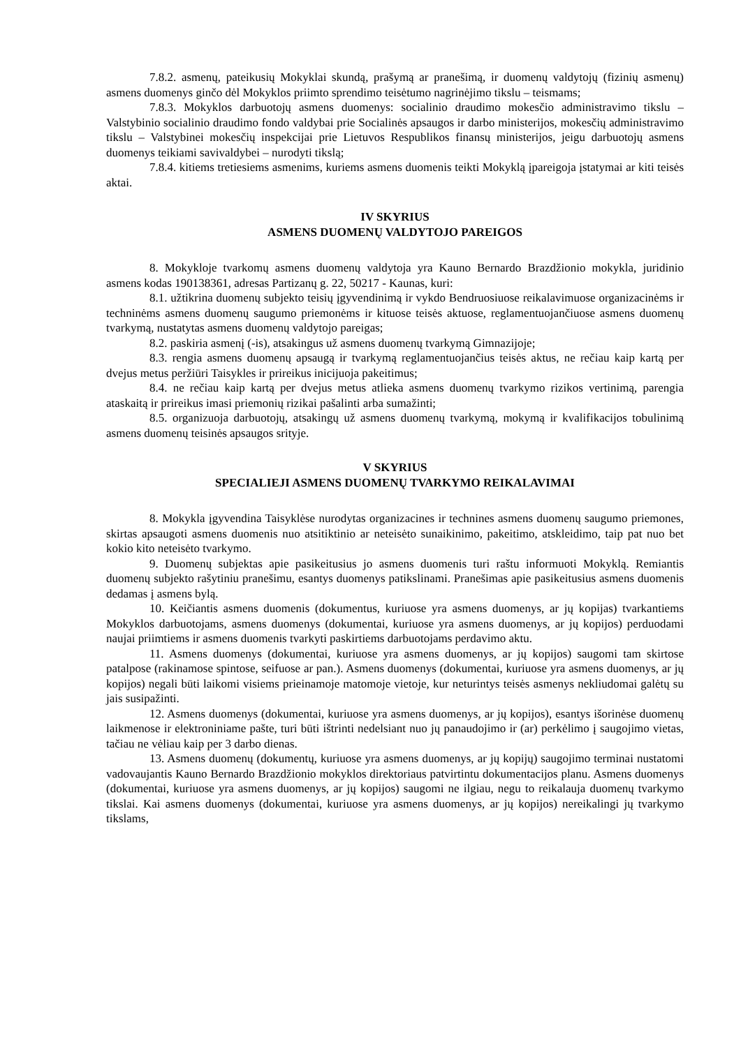7.8.2. asmenų, pateikusių Mokyklai skundą, prašymą ar pranešimą, ir duomenų valdytojų (fizinių asmenų) asmens duomenys ginčo dėl Mokyklos priimto sprendimo teisėtumo nagrinėjimo tikslu – teismams;
7.8.3. Mokyklos darbuotojų asmens duomenys: socialinio draudimo mokesčio administravimo tikslu – Valstybinio socialinio draudimo fondo valdybai prie Socialinės apsaugos ir darbo ministerijos, mokesčių administravimo tikslu – Valstybinei mokesčių inspekcijai prie Lietuvos Respublikos finansų ministerijos, jeigu darbuotojų asmens duomenys teikiami savivaldybei – nurodyti tikslą;
7.8.4. kitiems tretiesiems asmenims, kuriems asmens duomenis teikti Mokyklą įpareigoja įstatymai ar kiti teisės aktai.
IV SKYRIUS
ASMENS DUOMENŲ VALDYTOJO PAREIGOS
8. Mokykloje tvarkomų asmens duomenų valdytoja yra Kauno Bernardo Brazdžionio mokykla, juridinio asmens kodas 190138361, adresas Partizanų g. 22, 50217 - Kaunas, kuri:
8.1. užtikrina duomenų subjekto teisių įgyvendinimą ir vykdo Bendruosiuose reikalavimuose organizacinėms ir techninėms asmens duomenų saugumo priemonėms ir kituose teisės aktuose, reglamentuojančiuose asmens duomenų tvarkymą, nustatytas asmens duomenų valdytojo pareigas;
8.2. paskiria asmenį (-is), atsakingus už asmens duomenų tvarkymą Gimnazijoje;
8.3. rengia asmens duomenų apsaugą ir tvarkymą reglamentuojančius teisės aktus, ne rečiau kaip kartą per dvejus metus peržiūri Taisykles ir prireikus inicijuoja pakeitimus;
8.4. ne rečiau kaip kartą per dvejus metus atlieka asmens duomenų tvarkymo rizikos vertinimą, parengia ataskaitą ir prireikus imasi priemonių rizikai pašalinti arba sumažinti;
8.5. organizuoja darbuotojų, atsakingų už asmens duomenų tvarkymą, mokymą ir kvalifikacijos tobulinimą asmens duomenų teisinės apsaugos srityje.
V SKYRIUS
SPECIALIEJI ASMENS DUOMENŲ TVARKYMO REIKALAVIMAI
8. Mokykla įgyvendina Taisyklėse nurodytas organizacines ir technines asmens duomenų saugumo priemones, skirtas apsaugoti asmens duomenis nuo atsitiktinio ar neteisėto sunaikinimo, pakeitimo, atskleidimo, taip pat nuo bet kokio kito neteisėto tvarkymo.
9. Duomenų subjektas apie pasikeitusius jo asmens duomenis turi raštu informuoti Mokyklą. Remiantis duomenų subjekto rašytiniu pranešimu, esantys duomenys patikslinami. Pranešimas apie pasikeitusius asmens duomenis dedamas į asmens bylą.
10. Keičiantis asmens duomenis (dokumentus, kuriuose yra asmens duomenys, ar jų kopijas) tvarkantiems Mokyklos darbuotojams, asmens duomenys (dokumentai, kuriuose yra asmens duomenys, ar jų kopijos) perduodami naujai priimtiems ir asmens duomenis tvarkyti paskirtiems darbuotojams perdavimo aktu.
11. Asmens duomenys (dokumentai, kuriuose yra asmens duomenys, ar jų kopijos) saugomi tam skirtose patalpose (rakinamose spintose, seifuose ar pan.). Asmens duomenys (dokumentai, kuriuose yra asmens duomenys, ar jų kopijos) negali būti laikomi visiems prieinamoje matomoje vietoje, kur neturintys teisės asmenys nekliudomai galėtų su jais susipažinti.
12. Asmens duomenys (dokumentai, kuriuose yra asmens duomenys, ar jų kopijos), esantys išorinėse duomenų laikmenose ir elektroniniame pašte, turi būti ištrinti nedelsiant nuo jų panaudojimo ir (ar) perkėlimo į saugojimo vietas, tačiau ne vėliau kaip per 3 darbo dienas.
13. Asmens duomenų (dokumentų, kuriuose yra asmens duomenys, ar jų kopijų) saugojimo terminai nustatomi vadovaujantis Kauno Bernardo Brazdžionio mokyklos direktoriaus patvirtintu dokumentacijos planu. Asmens duomenys (dokumentai, kuriuose yra asmens duomenys, ar jų kopijos) saugomi ne ilgiau, negu to reikalauja duomenų tvarkymo tikslai. Kai asmens duomenys (dokumentai, kuriuose yra asmens duomenys, ar jų kopijos) nereikalingi jų tvarkymo tikslams,